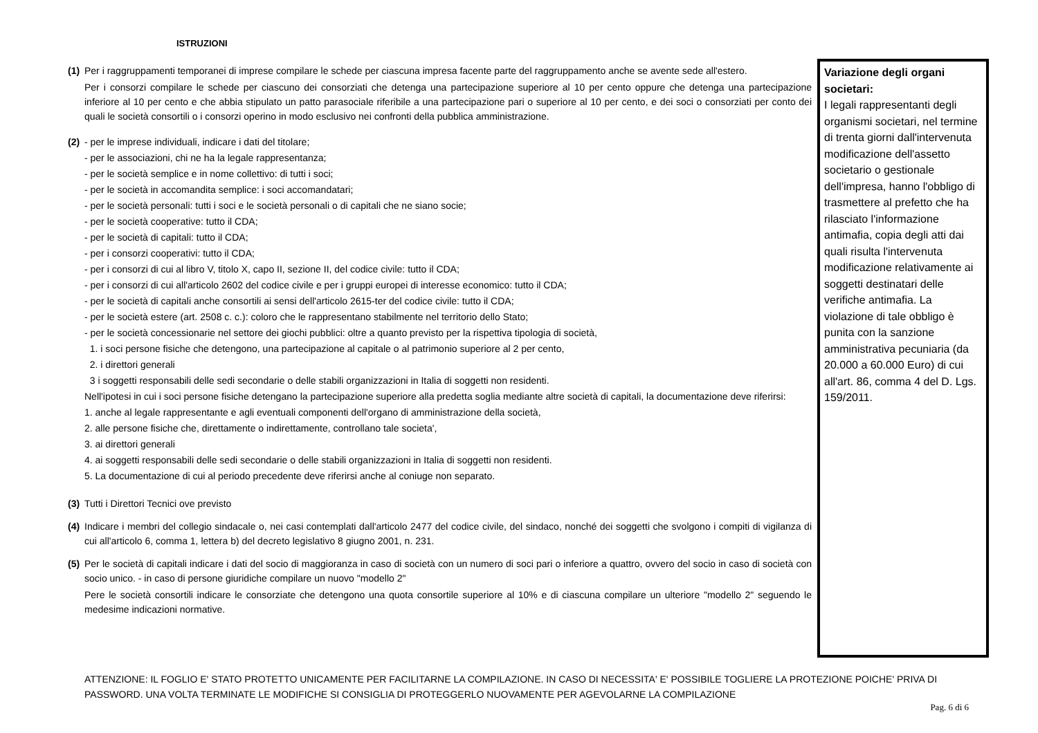ISTRUZIONI
(1)
Per i raggruppamenti temporanei di imprese compilare le schede per ciascuna impresa facente parte del raggruppamento anche se avente sede all'estero.
Per i consorzi compilare le schede per ciascuno dei consorziati che detenga una partecipazione superiore al 10 per cento oppure che detenga una partecipazione inferiore al 10 per cento e che abbia stipulato un patto parasociale riferibile a una partecipazione pari o superiore al 10 per cento, e dei soci o consorziati per conto dei quali le società consortili o i consorzi operino in modo esclusivo nei confronti della pubblica amministrazione.
(2)
- per le imprese individuali, indicare i dati del titolare;
- per le associazioni, chi ne ha la legale rappresentanza;
- per le società semplice e in nome collettivo: di tutti i soci;
- per le società in accomandita semplice: i soci accomandatari;
- per le società personali: tutti i soci e le società personali o di capitali che ne siano socie;
- per le società cooperative: tutto il CDA;
- per le società di capitali: tutto il CDA;
- per i consorzi cooperativi: tutto il CDA;
- per i consorzi di cui al libro V, titolo X, capo II, sezione II, del codice civile: tutto il CDA;
- per i consorzi di cui all'articolo 2602 del codice civile e per i gruppi europei di interesse economico: tutto il CDA;
- per le società di capitali anche consortili ai sensi dell'articolo 2615-ter del codice civile: tutto il CDA;
- per le società estere (art. 2508 c. c.): coloro che le rappresentano stabilmente nel territorio dello Stato;
- per le società concessionarie nel settore dei giochi pubblici: oltre a quanto previsto per la rispettiva tipologia di società,
1. i soci persone fisiche che detengono, una partecipazione al capitale o al patrimonio superiore al 2 per cento,
2. i direttori generali
3 i soggetti responsabili delle sedi secondarie o delle stabili organizzazioni in Italia di soggetti non residenti.
Nell'ipotesi in cui i soci persone fisiche detengano la partecipazione superiore alla predetta soglia mediante altre società di capitali, la documentazione deve riferirsi:
1. anche al legale rappresentante e agli eventuali componenti dell'organo di amministrazione della società,
2. alle persone fisiche che, direttamente o indirettamente, controllano tale societa',
3. ai direttori generali
4. ai soggetti responsabili delle sedi secondarie o delle stabili organizzazioni in Italia di soggetti non residenti.
5. La documentazione di cui al periodo precedente deve riferirsi anche al coniuge non separato.
(3)
Tutti i Direttori Tecnici ove previsto
(4)
Indicare i membri del collegio sindacale o, nei casi contemplati dall'articolo 2477 del codice civile, del sindaco, nonché dei soggetti che svolgono i compiti di vigilanza di cui all'articolo 6, comma 1, lettera b) del decreto legislativo 8 giugno 2001, n. 231.
(5)
Per le società di capitali indicare i dati del socio di maggioranza in caso di società con un numero di soci pari o inferiore a quattro, ovvero del socio in caso di società con socio unico. - in caso di persone giuridiche compilare un nuovo "modello 2"
Pere le società consortili indicare le consorziate che detengono una quota consortile superiore al 10% e di ciascuna compilare un ulteriore "modello 2" seguendo le medesime indicazioni normative.
Variazione degli organi societari:
I legali rappresentanti degli organismi societari, nel termine di trenta giorni dall'intervenuta modificazione dell'assetto societario o gestionale dell'impresa, hanno l'obbligo di trasmettere al prefetto che ha rilasciato l'informazione antimafia, copia degli atti dai quali risulta l'intervenuta modificazione relativamente ai soggetti destinatari delle verifiche antimafia. La violazione di tale obbligo è punita con la sanzione amministrativa pecuniaria (da 20.000 a 60.000 Euro) di cui all'art. 86, comma 4 del D. Lgs. 159/2011.
ATTENZIONE: IL FOGLIO E' STATO PROTETTO UNICAMENTE PER FACILITARNE LA COMPILAZIONE. IN CASO DI NECESSITA' E' POSSIBILE TOGLIERE LA PROTEZIONE POICHE' PRIVA DI PASSWORD. UNA VOLTA TERMINATE LE MODIFICHE SI CONSIGLIA DI PROTEGGERLO NUOVAMENTE PER AGEVOLARNE LA COMPILAZIONE
Pag. 6 di 6